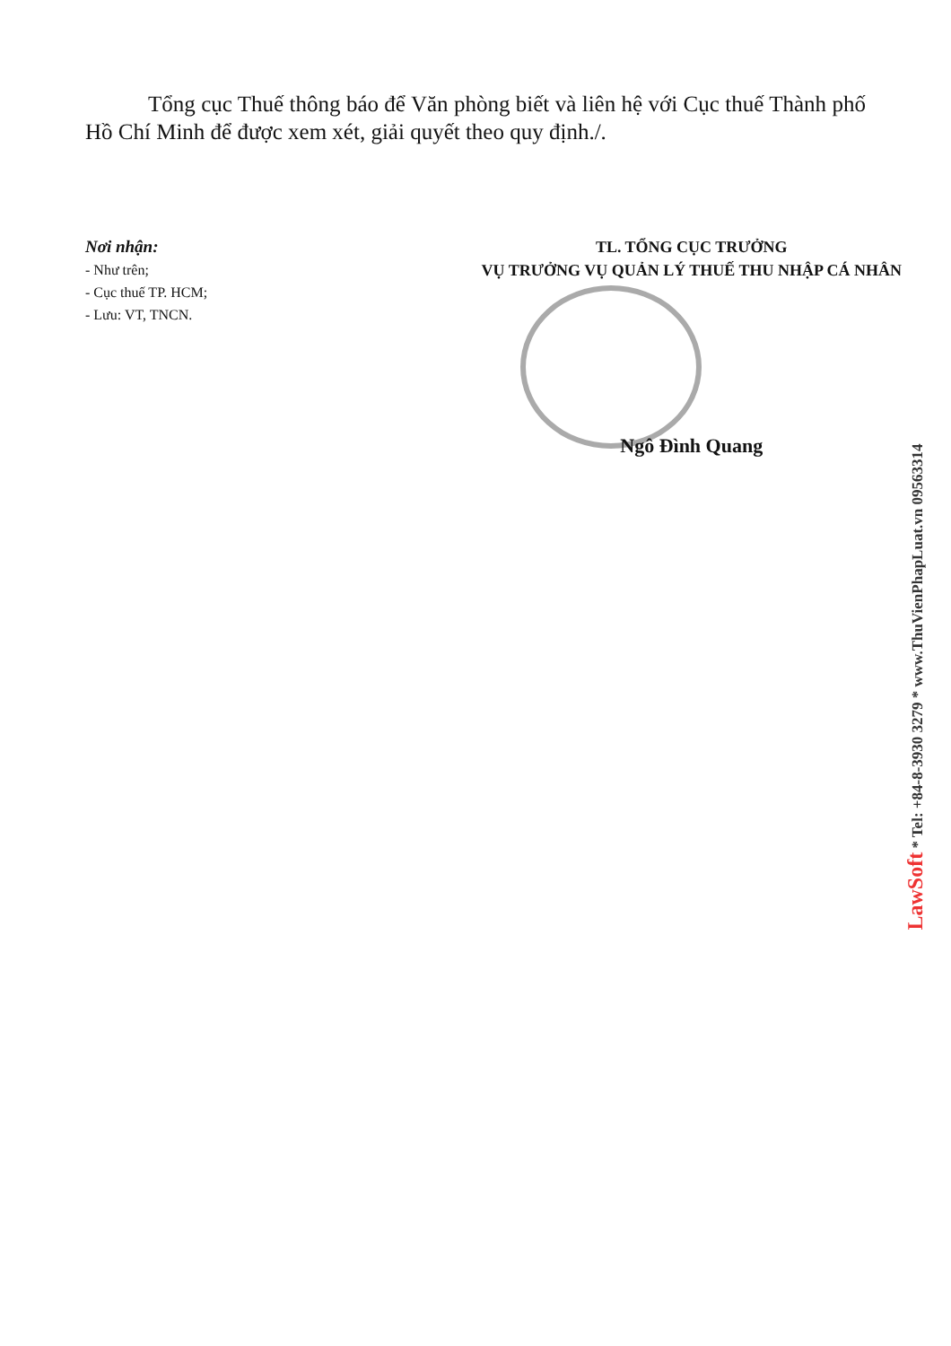Tổng cục Thuế thông báo để Văn phòng biết và liên hệ với Cục thuế Thành phố Hồ Chí Minh để được xem xét, giải quyết theo quy định./.
Nơi nhận:
- Như trên;
- Cục thuế TP. HCM;
- Lưu: VT, TNCN.
TL. TỔNG CỤC TRƯỞNG
VỤ TRƯỞNG VỤ QUẢN LÝ THUẾ THU NHẬP CÁ NHÂN
Ngô Đình Quang
LawSoft * Tel: +84-8-3930 3279 * www.ThuVienPhapLuat.vn 09563314